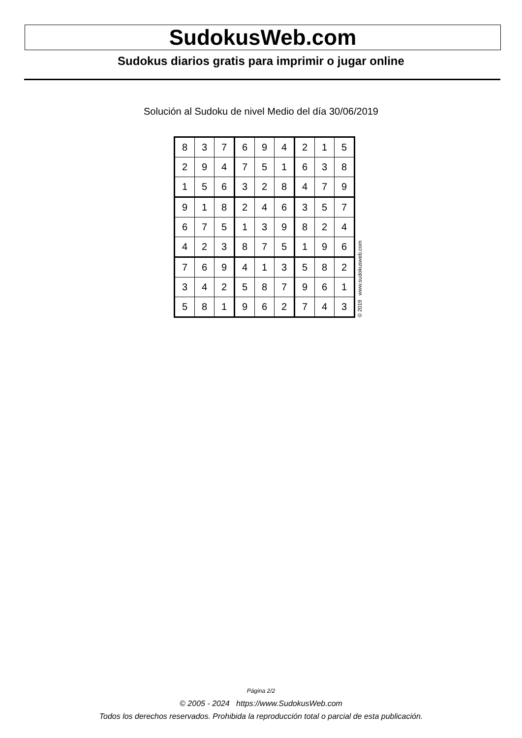SudokusWeb.com
Sudokus diarios gratis para imprimir o jugar online
Solución al Sudoku de nivel Medio del día 30/06/2019
| 8 | 3 | 7 | 6 | 9 | 4 | 2 | 1 | 5 |
| 2 | 9 | 4 | 7 | 5 | 1 | 6 | 3 | 8 |
| 1 | 5 | 6 | 3 | 2 | 8 | 4 | 7 | 9 |
| 9 | 1 | 8 | 2 | 4 | 6 | 3 | 5 | 7 |
| 6 | 7 | 5 | 1 | 3 | 9 | 8 | 2 | 4 |
| 4 | 2 | 3 | 8 | 7 | 5 | 1 | 9 | 6 |
| 7 | 6 | 9 | 4 | 1 | 3 | 5 | 8 | 2 |
| 3 | 4 | 2 | 5 | 8 | 7 | 9 | 6 | 1 |
| 5 | 8 | 1 | 9 | 6 | 2 | 7 | 4 | 3 |
© 2019 www.sudokusweb.com
Página 2/2
© 2005 - 2024 https://www.SudokusWeb.com
Todos los derechos reservados. Prohibida la reproducción total o parcial de esta publicación.